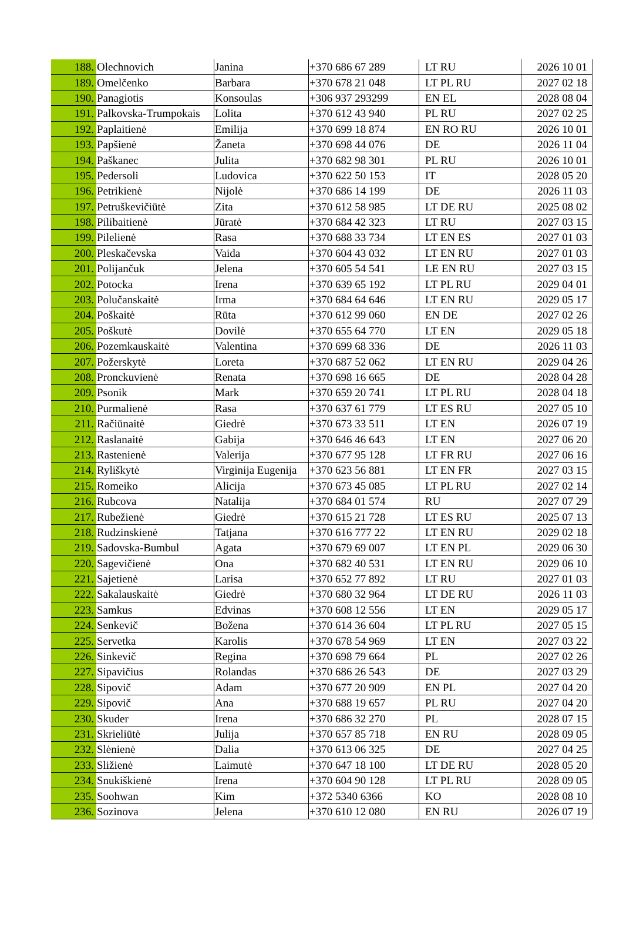| 188. | Olechnovich | Janina | +370 686 67 289 | LT RU | 2026 10 01 |
| 189. | Omelčenko | Barbara | +370 678 21 048 | LT PL RU | 2027 02 18 |
| 190. | Panagiotis | Konsoulas | +306 937 293299 | EN EL | 2028 08 04 |
| 191. | Palkovska-Trumpokais | Lolita | +370 612 43 940 | PL RU | 2027 02 25 |
| 192. | Paplaitienė | Emilija | +370 699 18 874 | EN RO RU | 2026 10 01 |
| 193. | Papšienė | Žaneta | +370 698 44 076 | DE | 2026 11 04 |
| 194. | Paškanec | Julita | +370 682 98 301 | PL RU | 2026 10 01 |
| 195. | Pedersoli | Ludovica | +370 622 50 153 | IT | 2028 05 20 |
| 196. | Petrikienė | Nijolė | +370 686 14 199 | DE | 2026 11 03 |
| 197. | Petruškevičiūtė | Zita | +370 612 58 985 | LT DE RU | 2025 08 02 |
| 198. | Pilibaitienė | Jūratė | +370 684 42 323 | LT RU | 2027 03 15 |
| 199. | Pilelienė | Rasa | +370 688 33 734 | LT EN ES | 2027 01 03 |
| 200. | Pleskačevska | Vaida | +370 604 43 032 | LT EN RU | 2027 01 03 |
| 201. | Polijančuk | Jelena | +370 605 54 541 | LE EN RU | 2027 03 15 |
| 202. | Potocka | Irena | +370 639 65 192 | LT PL RU | 2029 04 01 |
| 203. | Polučanskaitė | Irma | +370 684 64 646 | LT EN RU | 2029 05 17 |
| 204. | Poškaitė | Rūta | +370 612 99 060 | EN DE | 2027 02 26 |
| 205. | Poškutė | Dovilė | +370 655 64 770 | LT EN | 2029 05 18 |
| 206. | Pozemkauskaitė | Valentina | +370 699 68 336 | DE | 2026 11 03 |
| 207. | Požerskytė | Loreta | +370 687 52 062 | LT EN RU | 2029 04 26 |
| 208. | Pronckuvienė | Renata | +370 698 16 665 | DE | 2028 04 28 |
| 209. | Psonik | Mark | +370 659 20 741 | LT PL RU | 2028 04 18 |
| 210. | Purmalienė | Rasa | +370 637 61 779 | LT ES RU | 2027 05 10 |
| 211. | Račiūnaitė | Giedrė | +370 673 33 511 | LT EN | 2026 07 19 |
| 212. | Raslanaitė | Gabija | +370 646 46 643 | LT EN | 2027 06 20 |
| 213. | Rastenienė | Valerija | +370 677 95 128 | LT FR RU | 2027 06 16 |
| 214. | Ryliškytė | Virginija Eugenija | +370 623 56 881 | LT EN FR | 2027 03 15 |
| 215. | Romeiko | Alicija | +370 673 45 085 | LT PL RU | 2027 02 14 |
| 216. | Rubcova | Natalija | +370 684 01 574 | RU | 2027 07 29 |
| 217. | Rubežienė | Giedrė | +370 615 21 728 | LT ES RU | 2025 07 13 |
| 218. | Rudzinskienė | Tatjana | +370 616 777 22 | LT EN RU | 2029 02 18 |
| 219. | Sadovska-Bumbul | Agata | +370 679 69 007 | LT EN PL | 2029 06 30 |
| 220. | Sagevičienė | Ona | +370 682 40 531 | LT EN RU | 2029 06 10 |
| 221. | Sajetienė | Larisa | +370 652 77 892 | LT RU | 2027 01 03 |
| 222. | Sakalauskaitė | Giedrė | +370 680 32 964 | LT DE RU | 2026 11 03 |
| 223. | Samkus | Edvinas | +370 608 12 556 | LT EN | 2029 05 17 |
| 224. | Senkevič | Božena | +370 614 36 604 | LT PL RU | 2027 05 15 |
| 225. | Servetka | Karolis | +370 678 54 969 | LT EN | 2027 03 22 |
| 226. | Sinkevič | Regina | +370 698 79 664 | PL | 2027 02 26 |
| 227. | Sipavičius | Rolandas | +370 686 26 543 | DE | 2027 03 29 |
| 228. | Sipovič | Adam | +370 677 20 909 | EN PL | 2027 04 20 |
| 229. | Sipovič | Ana | +370 688 19 657 | PL RU | 2027 04 20 |
| 230. | Skuder | Irena | +370 686 32 270 | PL | 2028 07 15 |
| 231. | Skrieliūtė | Julija | +370 657 85 718 | EN RU | 2028 09 05 |
| 232. | Slėnienė | Dalia | +370 613 06 325 | DE | 2027 04 25 |
| 233. | Sližienė | Laimutė | +370 647 18 100 | LT DE RU | 2028 05 20 |
| 234. | Snukiškienė | Irena | +370 604 90 128 | LT PL RU | 2028 09 05 |
| 235. | Soohwan | Kim | +372 5340 6366 | KO | 2028 08 10 |
| 236. | Sozinova | Jelena | +370 610 12 080 | EN RU | 2026 07 19 |